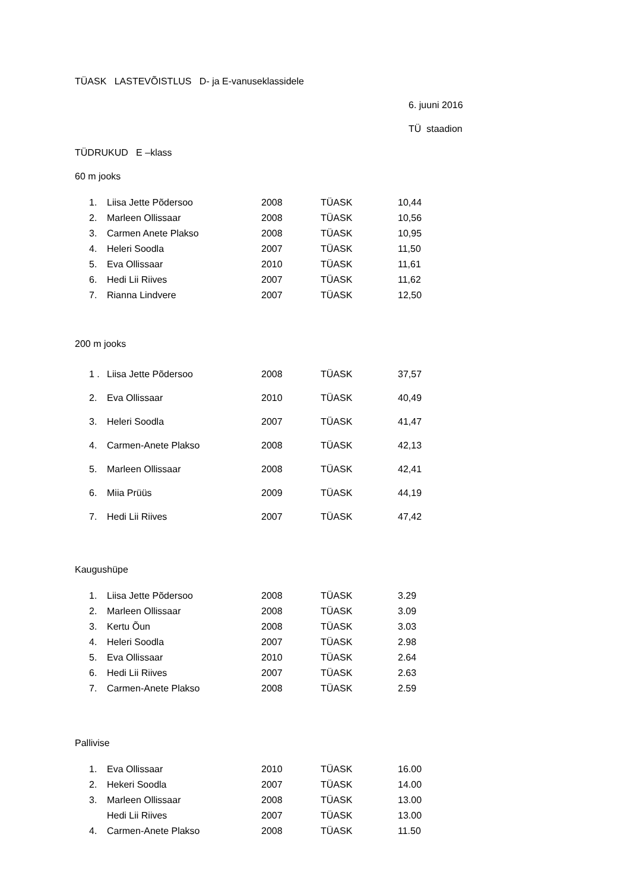TÜASK LASTEVÕISTLUS D- ja E-vanuseklassidele
6. juuni 2016
TÜ staadion
TÜDRUKUD E –klass
60 m jooks
| 1. | Liisa Jette Põdersoo | 2008 | TÜASK | 10,44 |
| 2. | Marleen Ollissaar | 2008 | TÜASK | 10,56 |
| 3. | Carmen Anete Plakso | 2008 | TÜASK | 10,95 |
| 4. | Heleri Soodla | 2007 | TÜASK | 11,50 |
| 5. | Eva Ollissaar | 2010 | TÜASK | 11,61 |
| 6. | Hedi Lii Riives | 2007 | TÜASK | 11,62 |
| 7. | Rianna Lindvere | 2007 | TÜASK | 12,50 |
200 m jooks
| 1 . | Liisa Jette Põdersoo | 2008 | TÜASK | 37,57 |
| 2. | Eva Ollissaar | 2010 | TÜASK | 40,49 |
| 3. | Heleri Soodla | 2007 | TÜASK | 41,47 |
| 4. | Carmen-Anete Plakso | 2008 | TÜASK | 42,13 |
| 5. | Marleen Ollissaar | 2008 | TÜASK | 42,41 |
| 6. | Miia Prüüs | 2009 | TÜASK | 44,19 |
| 7. | Hedi Lii Riives | 2007 | TÜASK | 47,42 |
Kaugushüpe
| 1. | Liisa Jette Põdersoo | 2008 | TÜASK | 3.29 |
| 2. | Marleen Ollissaar | 2008 | TÜASK | 3.09 |
| 3. | Kertu Õun | 2008 | TÜASK | 3.03 |
| 4. | Heleri Soodla | 2007 | TÜASK | 2.98 |
| 5. | Eva Ollissaar | 2010 | TÜASK | 2.64 |
| 6. | Hedi Lii Riives | 2007 | TÜASK | 2.63 |
| 7. | Carmen-Anete Plakso | 2008 | TÜASK | 2.59 |
Pallivise
| 1. | Eva Ollissaar | 2010 | TÜASK | 16.00 |
| 2. | Hekeri Soodla | 2007 | TÜASK | 14.00 |
| 3. | Marleen Ollissaar | 2008 | TÜASK | 13.00 |
| | Hedi Lii Riives | 2007 | TÜASK | 13.00 |
| 4. | Carmen-Anete Plakso | 2008 | TÜASK | 11.50 |